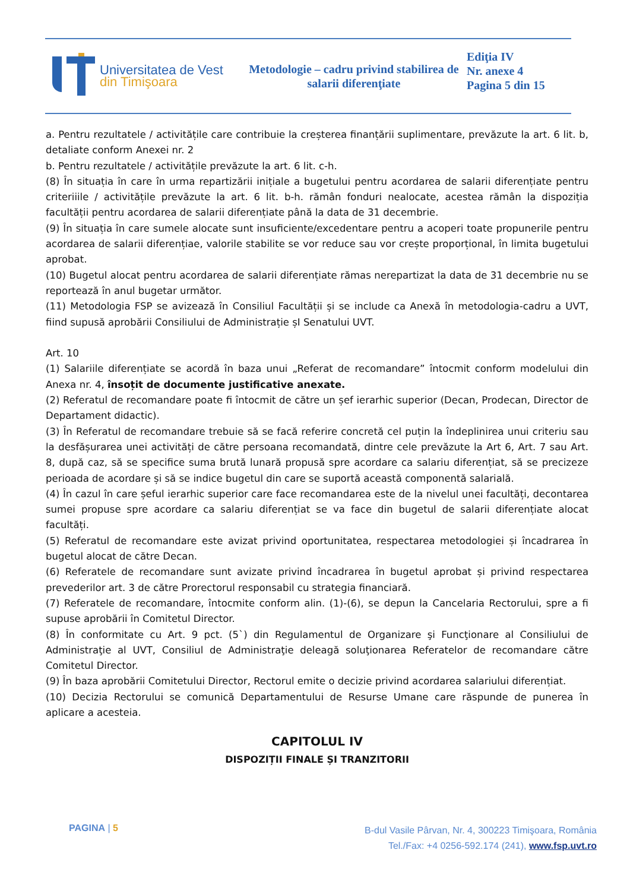Universitatea de Vest
din Timişoara
Metodologie – cadru privind stabilirea de salarii diferenţiate
Ediţia IV
Nr. anexe 4
Pagina 5 din 15
a. Pentru rezultatele / activitățile care contribuie la creșterea finanțării suplimentare, prevăzute la art. 6 lit. b, detaliate conform Anexei nr. 2
b. Pentru rezultatele / activitățile prevăzute la art. 6 lit. c-h.
(8) În situația în care în urma repartizării inițiale a bugetului pentru acordarea de salarii diferențiate pentru criteriiile / activitățile prevăzute la art. 6 lit. b-h. rămân fonduri nealocate, acestea rămân la dispoziția facultății pentru acordarea de salarii diferențiate până la data de 31 decembrie.
(9) În situația în care sumele alocate sunt insuficiente/excedentare pentru a acoperi toate propunerile pentru acordarea de salarii diferențiae, valorile stabilite se vor reduce sau vor crește proporțional, în limita bugetului aprobat.
(10) Bugetul alocat pentru acordarea de salarii diferențiate rămas nerepartizat la data de 31 decembrie nu se reportează în anul bugetar următor.
(11) Metodologia FSP se avizează în Consiliul Facultății și se include ca Anexă în metodologia-cadru a UVT, fiind supusă aprobării Consiliului de Administrație șI Senatului UVT.
Art. 10
(1) Salariile diferențiate se acordă în baza unui „Referat de recomandare” întocmit conform modelului din Anexa nr. 4, însoțit de documente justificative anexate.
(2) Referatul de recomandare poate fi întocmit de către un șef ierarhic superior (Decan, Prodecan, Director de Departament didactic).
(3) În Referatul de recomandare trebuie să se facă referire concretă cel puțin la îndeplinirea unui criteriu sau la desfășurarea unei activități de către persoana recomandată, dintre cele prevăzute la Art 6, Art. 7 sau Art. 8, după caz, să se specifice suma brută lunară propusă spre acordare ca salariu diferențiat, să se precizeze perioada de acordare și să se indice bugetul din care se suportă această componentă salarială.
(4) În cazul în care șeful ierarhic superior care face recomandarea este de la nivelul unei facultăți, decontarea sumei propuse spre acordare ca salariu diferențiat se va face din bugetul de salarii diferențiate alocat facultăți.
(5) Referatul de recomandare este avizat privind oportunitatea, respectarea metodologiei și încadrarea în bugetul alocat de către Decan.
(6) Referatele de recomandare sunt avizate privind încadrarea în bugetul aprobat și privind respectarea prevederilor art. 3 de către Prorectorul responsabil cu strategia financiară.
(7) Referatele de recomandare, întocmite conform alin. (1)-(6), se depun la Cancelaria Rectorului, spre a fi supuse aprobării în Comitetul Director.
(8) În conformitate cu Art. 9 pct. (5`) din Regulamentul de Organizare şi Funcţionare al Consiliului de Administraţie al UVT, Consiliul de Administraţie deleagă soluţionarea Referatelor de recomandare către Comitetul Director.
(9) În baza aprobării Comitetului Director, Rectorul emite o decizie privind acordarea salariului diferențiat.
(10) Decizia Rectorului se comunică Departamentului de Resurse Umane care răspunde de punerea în aplicare a acesteia.
CAPITOLUL IV
DISPOZIȚII FINALE ȘI TRANZITORII
PAGINA | 5
B-dul Vasile Pârvan, Nr. 4, 300223 Timişoara, România
Tel./Fax: +4 0256-592.174 (241), www.fsp.uvt.ro